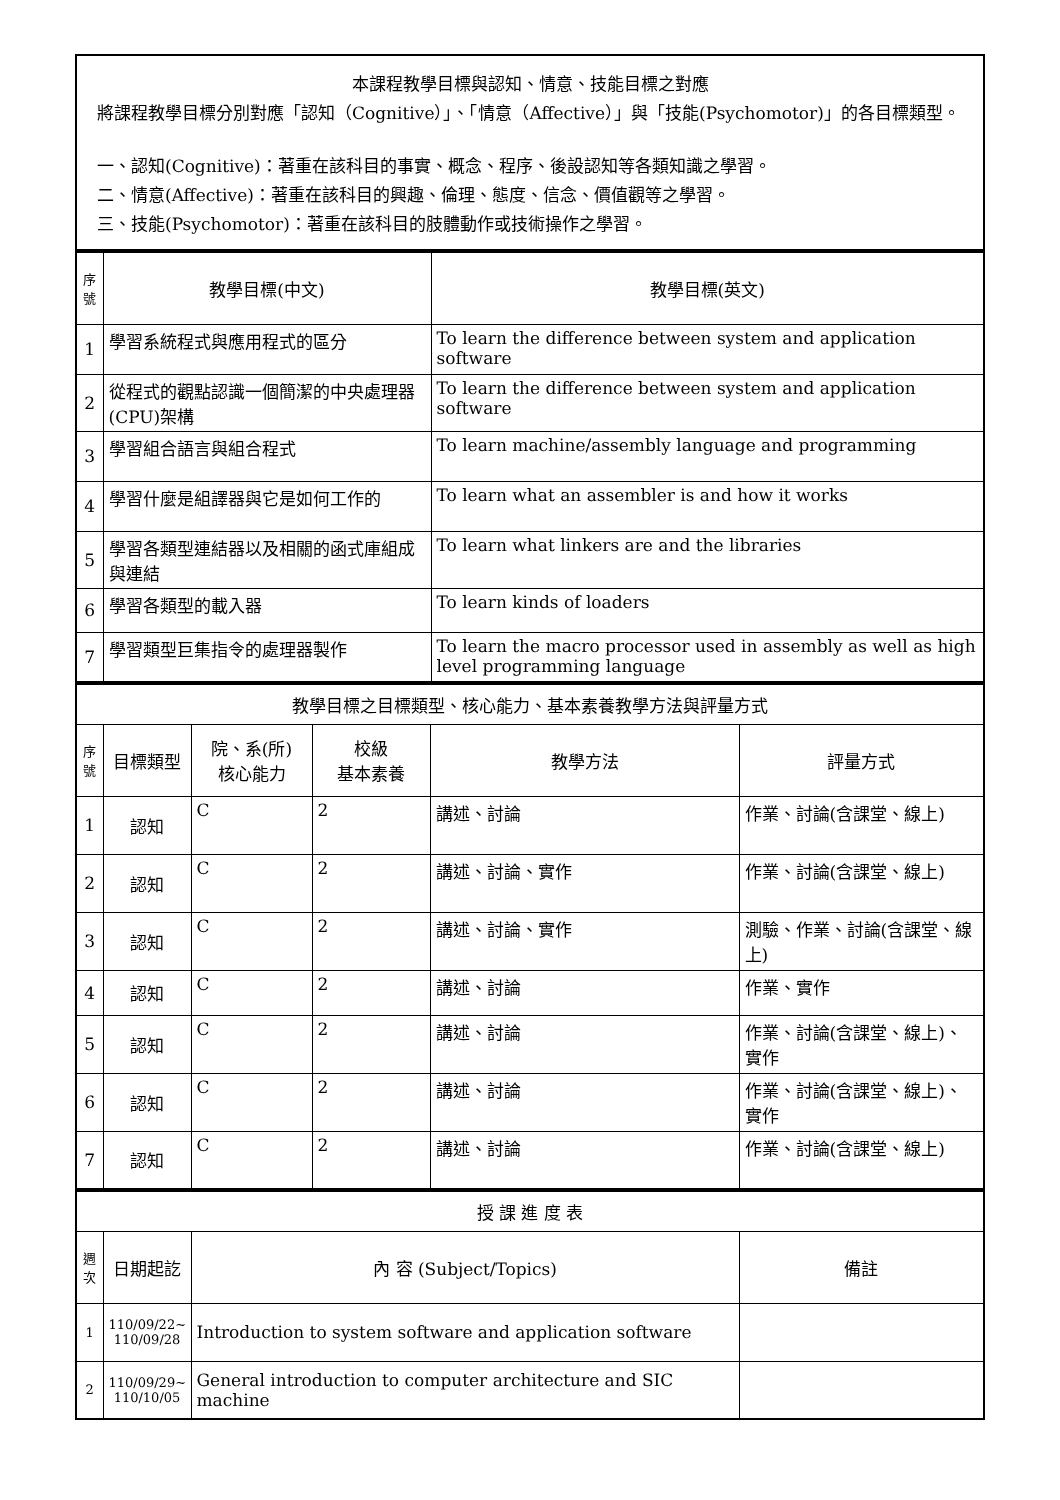本課程教學目標與認知、情意、技能目標之對應
將課程教學目標分別對應「認知（Cognitive）」、「情意（Affective）」與「技能(Psychomotor)」的各目標類型。
一、認知(Cognitive)：著重在該科目的事實、概念、程序、後設認知等各類知識之學習。
二、情意(Affective)：著重在該科目的興趣、倫理、態度、信念、價值觀等之學習。
三、技能(Psychomotor)：著重在該科目的肢體動作或技術操作之學習。
| 序號 | 教學目標(中文) | 教學目標(英文) |
| --- | --- | --- |
| 1 | 學習系統程式與應用程式的區分 | To learn the difference between system and application software |
| 2 | 從程式的觀點認識一個簡潔的中央處理器(CPU)架構 | To learn the difference between system and application software |
| 3 | 學習組合語言與組合程式 | To learn machine/assembly language and programming |
| 4 | 學習什麼是組譯器與它是如何工作的 | To learn what an assembler is and how it works |
| 5 | 學習各類型連結器以及相關的函式庫組成與連結 | To learn what linkers are and the libraries |
| 6 | 學習各類型的載入器 | To learn kinds of loaders |
| 7 | 學習類型巨集指令的處理器製作 | To learn the macro processor used in assembly as well as high level programming language |
| 教學目標之目標類型、核心能力、基本素養教學方法與評量方式 | | | | | |
| 序號 | 目標類型 | 院、系(所) 核心能力 | 校級 基本素養 | 教學方法 | 評量方式 |
| 1 | 認知 | C | 2 | 講述、討論 | 作業、討論(含課堂、線上) |
| 2 | 認知 | C | 2 | 講述、討論、實作 | 作業、討論(含課堂、線上) |
| 3 | 認知 | C | 2 | 講述、討論、實作 | 測驗、作業、討論(含課堂、線上) |
| 4 | 認知 | C | 2 | 講述、討論 | 作業、實作 |
| 5 | 認知 | C | 2 | 講述、討論 | 作業、討論(含課堂、線上)、實作 |
| 6 | 認知 | C | 2 | 講述、討論 | 作業、討論(含課堂、線上)、實作 |
| 7 | 認知 | C | 2 | 講述、討論 | 作業、討論(含課堂、線上) |
| 授 課 進 度 表 | | | |
| 週次 | 日期起訖 | 內 容 (Subject/Topics) | 備註 |
| 1 | 110/09/22~ 110/09/28 | Introduction to system software and application software | |
| 2 | 110/09/29~ 110/10/05 | General introduction to computer architecture and SIC machine | |